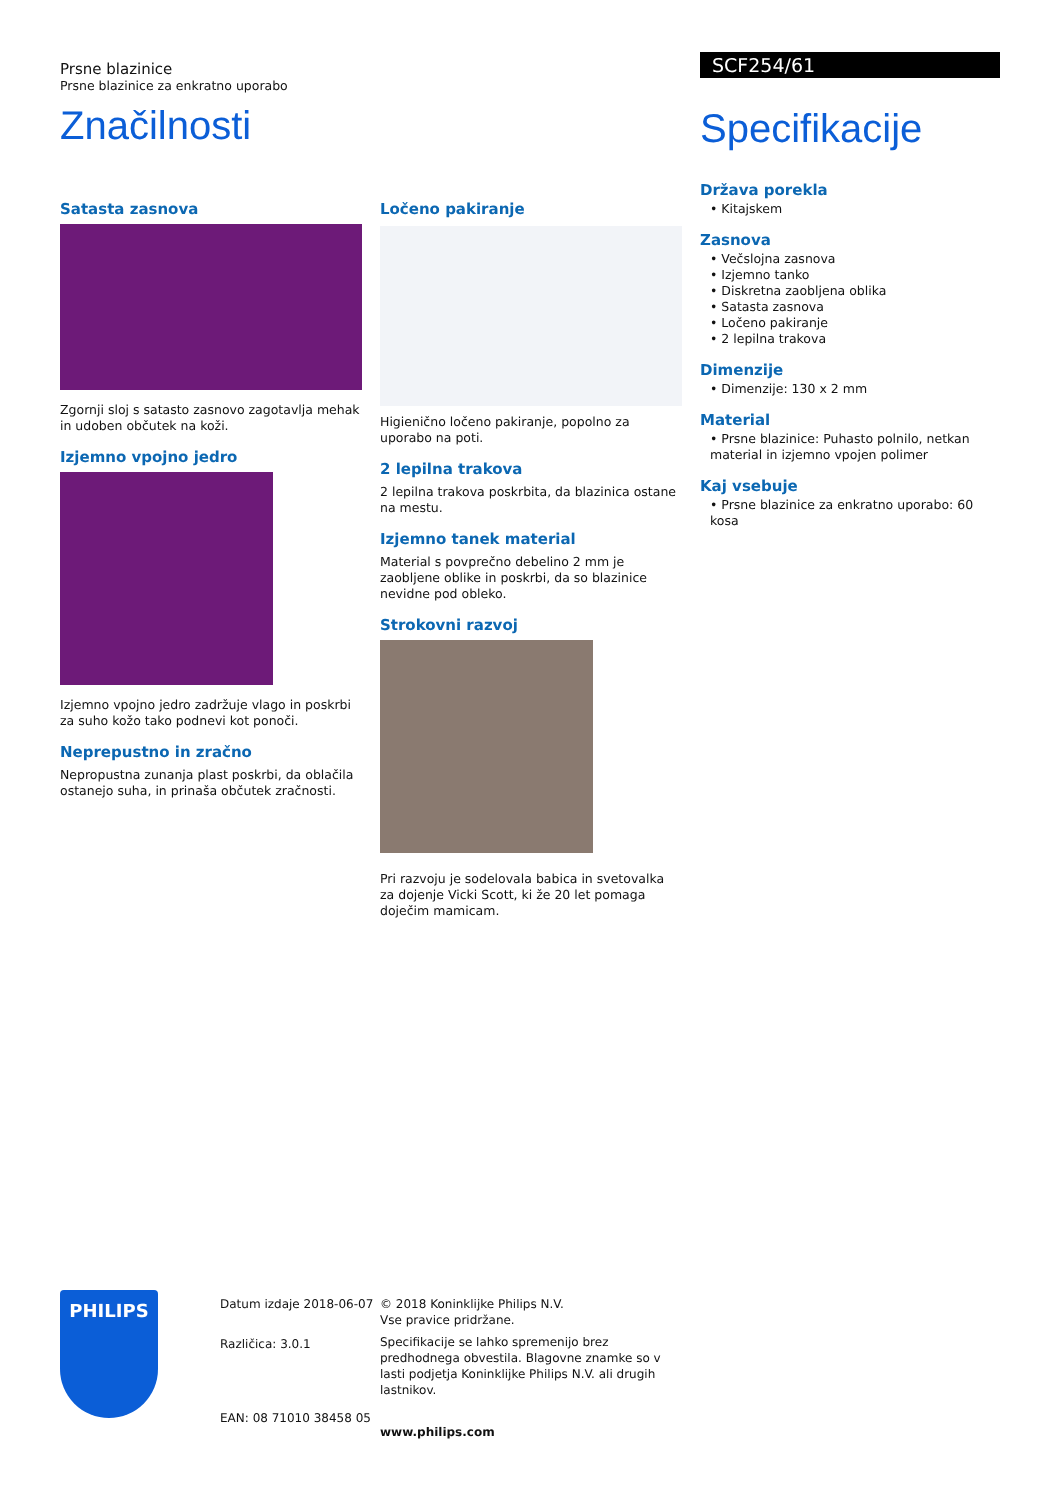Prsne blazinice
Prsne blazinice za enkratno uporabo
Značilnosti
Satasta zasnova
Zgornji sloj s satasto zasnovo zagotavlja mehak in udoben občutek na koži.
Izjemno vpojno jedro
Izjemno vpojno jedro zadržuje vlago in poskrbi za suho kožo tako podnevi kot ponoči.
Neprepustno in zračno
Nepropustna zunanja plast poskrbi, da oblačila ostanejo suha, in prinaša občutek zračnosti.
Ločeno pakiranje
Higienično ločeno pakiranje, popolno za uporabo na poti.
2 lepilna trakova
2 lepilna trakova poskrbita, da blazinica ostane na mestu.
Izjemno tanek material
Material s povprečno debelino 2 mm je zaobljene oblike in poskrbi, da so blazinice nevidne pod obleko.
Strokovni razvoj
Pri razvoju je sodelovala babica in svetovalka za dojenje Vicki Scott, ki že 20 let pomaga doječim mamicam.
SCF254/61
Specifikacije
Država porekla
• Kitajskem
Zasnova
• Večslojna zasnova
• Izjemno tanko
• Diskretna zaobljena oblika
• Satasta zasnova
• Ločeno pakiranje
• 2 lepilna trakova
Dimenzije
• Dimenzije: 130 x 2 mm
Material
• Prsne blazinice: Puhasto polnilo, netkan material in izjemno vpojen polimer
Kaj vsebuje
• Prsne blazinice za enkratno uporabo: 60 kosa
PHILIPS
Datum izdaje 2018-06-07
Različica: 3.0.1
EAN: 08 71010 38458 05
© 2018 Koninklijke Philips N.V.
Vse pravice pridržane.
Specifikacije se lahko spremenijo brez predhodnega obvestila. Blagovne znamke so v lasti podjetja Koninklijke Philips N.V. ali drugih lastnikov.
www.philips.com